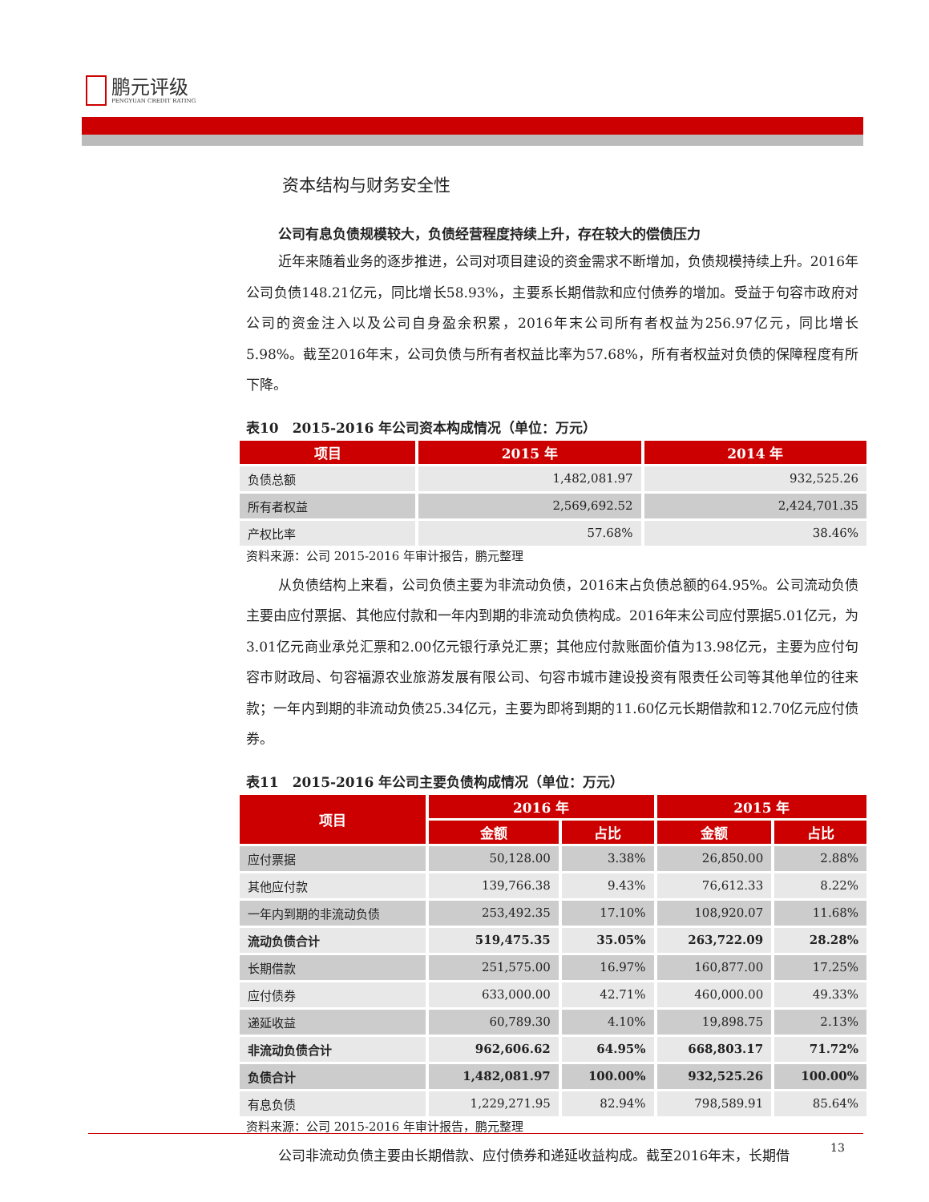鹏元评级
PENGYUAN CREDIT RATING
资本结构与财务安全性
公司有息负债规模较大，负债经营程度持续上升，存在较大的偿债压力
近年来随着业务的逐步推进，公司对项目建设的资金需求不断增加，负债规模持续上升。2016年公司负债148.21亿元，同比增长58.93%，主要系长期借款和应付债券的增加。受益于句容市政府对公司的资金注入以及公司自身盈余积累，2016年末公司所有者权益为256.97亿元，同比增长5.98%。截至2016年末，公司负债与所有者权益比率为57.68%，所有者权益对负债的保障程度有所下降。
表10　2015-2016 年公司资本构成情况（单位：万元）
| 项目 | 2015 年 | 2014 年 |
| --- | --- | --- |
| 负债总额 | 1,482,081.97 | 932,525.26 |
| 所有者权益 | 2,569,692.52 | 2,424,701.35 |
| 产权比率 | 57.68% | 38.46% |
资料来源：公司 2015-2016 年审计报告，鹏元整理
从负债结构上来看，公司负债主要为非流动负债，2016末占负债总额的64.95%。公司流动负债主要由应付票据、其他应付款和一年内到期的非流动负债构成。2016年末公司应付票据5.01亿元，为3.01亿元商业承兑汇票和2.00亿元银行承兑汇票；其他应付款账面价值为13.98亿元，主要为应付句容市财政局、句容福源农业旅游发展有限公司、句容市城市建设投资有限责任公司等其他单位的往来款；一年内到期的非流动负债25.34亿元，主要为即将到期的11.60亿元长期借款和12.70亿元应付债券。
表11　2015-2016 年公司主要负债构成情况（单位：万元）
| 项目 | 2016 年 | | 2015 年 | |
| --- | --- | --- | --- | --- |
| | 金额 | 占比 | 金额 | 占比 |
| 应付票据 | 50,128.00 | 3.38% | 26,850.00 | 2.88% |
| 其他应付款 | 139,766.38 | 9.43% | 76,612.33 | 8.22% |
| 一年内到期的非流动负债 | 253,492.35 | 17.10% | 108,920.07 | 11.68% |
| 流动负债合计 | 519,475.35 | 35.05% | 263,722.09 | 28.28% |
| 长期借款 | 251,575.00 | 16.97% | 160,877.00 | 17.25% |
| 应付债券 | 633,000.00 | 42.71% | 460,000.00 | 49.33% |
| 递延收益 | 60,789.30 | 4.10% | 19,898.75 | 2.13% |
| 非流动负债合计 | 962,606.62 | 64.95% | 668,803.17 | 71.72% |
| 负债合计 | 1,482,081.97 | 100.00% | 932,525.26 | 100.00% |
| 有息负债 | 1,229,271.95 | 82.94% | 798,589.91 | 85.64% |
资料来源：公司 2015-2016 年审计报告，鹏元整理
公司非流动负债主要由长期借款、应付债券和递延收益构成。截至2016年末，长期借
13